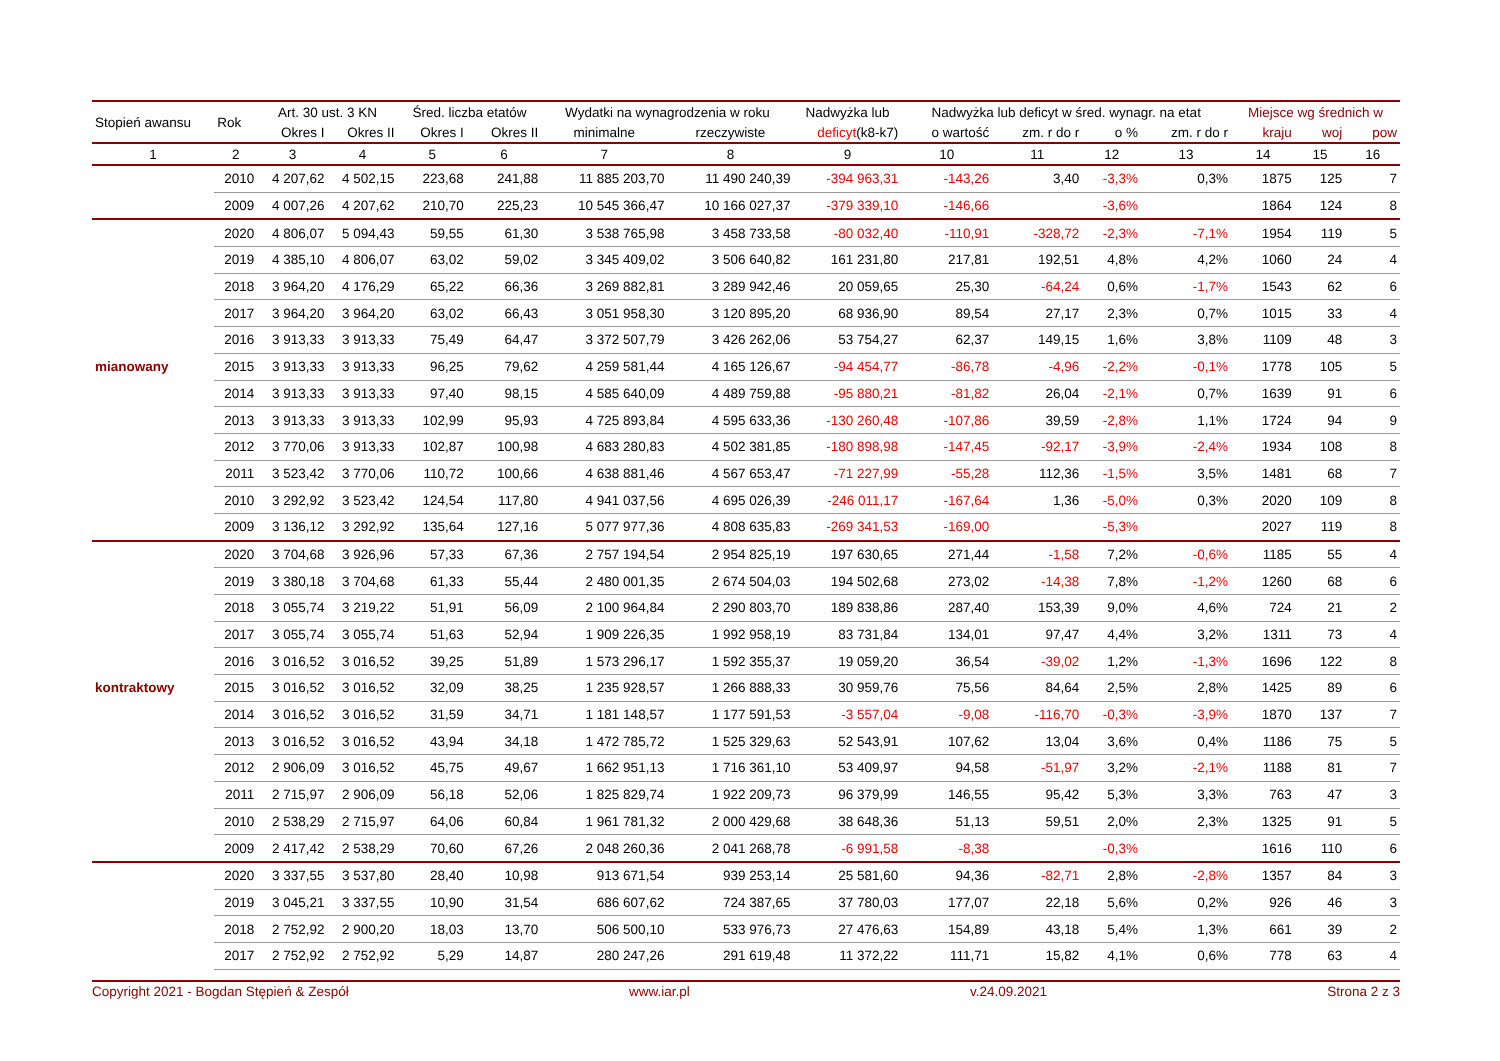| Stopień awansu | Rok | Art. 30 ust. 3 KN | | Śred. liczba etatów | | Wydatki na wynagrodzenia w roku | | Nadwyżka lub | Nadwyżka lub deficyt w śred. wynagr. na etat | | | | Miejsce wg średnich w | | |
| --- | --- | --- | --- | --- | --- | --- | --- | --- | --- | --- | --- | --- | --- | --- | --- |
| | | Okres I | Okres II | Okres I | Okres II | minimalne | rzeczywiste | deficyt (k8-k7) | o wartość | zm. r do r | o % | zm. r do r | kraju | woj | pow |
| 1 | 2 | 3 | 4 | 5 | 6 | 7 | 8 | 9 | 10 | 11 | 12 | 13 | 14 | 15 | 16 |
| | 2010 | 4 207,62 | 4 502,15 | 223,68 | 241,88 | 11 885 203,70 | 11 490 240,39 | -394 963,31 | -143,26 | 3,40 | -3,3% | 0,3% | 1875 | 125 | 7 |
| | 2009 | 4 007,26 | 4 207,62 | 210,70 | 225,23 | 10 545 366,47 | 10 166 027,37 | -379 339,10 | -146,66 | | -3,6% | | 1864 | 124 | 8 |
| | 2020 | 4 806,07 | 5 094,43 | 59,55 | 61,30 | 3 538 765,98 | 3 458 733,58 | -80 032,40 | -110,91 | -328,72 | -2,3% | -7,1% | 1954 | 119 | 5 |
| | 2019 | 4 385,10 | 4 806,07 | 63,02 | 59,02 | 3 345 409,02 | 3 506 640,82 | 161 231,80 | 217,81 | 192,51 | 4,8% | 4,2% | 1060 | 24 | 4 |
| | 2018 | 3 964,20 | 4 176,29 | 65,22 | 66,36 | 3 269 882,81 | 3 289 942,46 | 20 059,65 | 25,30 | -64,24 | 0,6% | -1,7% | 1543 | 62 | 6 |
| | 2017 | 3 964,20 | 3 964,20 | 63,02 | 66,43 | 3 051 958,30 | 3 120 895,20 | 68 936,90 | 89,54 | 27,17 | 2,3% | 0,7% | 1015 | 33 | 4 |
| | 2016 | 3 913,33 | 3 913,33 | 75,49 | 64,47 | 3 372 507,79 | 3 426 262,06 | 53 754,27 | 62,37 | 149,15 | 1,6% | 3,8% | 1109 | 48 | 3 |
| mianowany | 2015 | 3 913,33 | 3 913,33 | 96,25 | 79,62 | 4 259 581,44 | 4 165 126,67 | -94 454,77 | -86,78 | -4,96 | -2,2% | -0,1% | 1778 | 105 | 5 |
| | 2014 | 3 913,33 | 3 913,33 | 97,40 | 98,15 | 4 585 640,09 | 4 489 759,88 | -95 880,21 | -81,82 | 26,04 | -2,1% | 0,7% | 1639 | 91 | 6 |
| | 2013 | 3 913,33 | 3 913,33 | 102,99 | 95,93 | 4 725 893,84 | 4 595 633,36 | -130 260,48 | -107,86 | 39,59 | -2,8% | 1,1% | 1724 | 94 | 9 |
| | 2012 | 3 770,06 | 3 913,33 | 102,87 | 100,98 | 4 683 280,83 | 4 502 381,85 | -180 898,98 | -147,45 | -92,17 | -3,9% | -2,4% | 1934 | 108 | 8 |
| | 2011 | 3 523,42 | 3 770,06 | 110,72 | 100,66 | 4 638 881,46 | 4 567 653,47 | -71 227,99 | -55,28 | 112,36 | -1,5% | 3,5% | 1481 | 68 | 7 |
| | 2010 | 3 292,92 | 3 523,42 | 124,54 | 117,80 | 4 941 037,56 | 4 695 026,39 | -246 011,17 | -167,64 | 1,36 | -5,0% | 0,3% | 2020 | 109 | 8 |
| | 2009 | 3 136,12 | 3 292,92 | 135,64 | 127,16 | 5 077 977,36 | 4 808 635,83 | -269 341,53 | -169,00 | | -5,3% | | 2027 | 119 | 8 |
| | 2020 | 3 704,68 | 3 926,96 | 57,33 | 67,36 | 2 757 194,54 | 2 954 825,19 | 197 630,65 | 271,44 | -1,58 | 7,2% | -0,6% | 1185 | 55 | 4 |
| | 2019 | 3 380,18 | 3 704,68 | 61,33 | 55,44 | 2 480 001,35 | 2 674 504,03 | 194 502,68 | 273,02 | -14,38 | 7,8% | -1,2% | 1260 | 68 | 6 |
| | 2018 | 3 055,74 | 3 219,22 | 51,91 | 56,09 | 2 100 964,84 | 2 290 803,70 | 189 838,86 | 287,40 | 153,39 | 9,0% | 4,6% | 724 | 21 | 2 |
| | 2017 | 3 055,74 | 3 055,74 | 51,63 | 52,94 | 1 909 226,35 | 1 992 958,19 | 83 731,84 | 134,01 | 97,47 | 4,4% | 3,2% | 1311 | 73 | 4 |
| | 2016 | 3 016,52 | 3 016,52 | 39,25 | 51,89 | 1 573 296,17 | 1 592 355,37 | 19 059,20 | 36,54 | -39,02 | 1,2% | -1,3% | 1696 | 122 | 8 |
| kontraktowy | 2015 | 3 016,52 | 3 016,52 | 32,09 | 38,25 | 1 235 928,57 | 1 266 888,33 | 30 959,76 | 75,56 | 84,64 | 2,5% | 2,8% | 1425 | 89 | 6 |
| | 2014 | 3 016,52 | 3 016,52 | 31,59 | 34,71 | 1 181 148,57 | 1 177 591,53 | -3 557,04 | -9,08 | -116,70 | -0,3% | -3,9% | 1870 | 137 | 7 |
| | 2013 | 3 016,52 | 3 016,52 | 43,94 | 34,18 | 1 472 785,72 | 1 525 329,63 | 52 543,91 | 107,62 | 13,04 | 3,6% | 0,4% | 1186 | 75 | 5 |
| | 2012 | 2 906,09 | 3 016,52 | 45,75 | 49,67 | 1 662 951,13 | 1 716 361,10 | 53 409,97 | 94,58 | -51,97 | 3,2% | -2,1% | 1188 | 81 | 7 |
| | 2011 | 2 715,97 | 2 906,09 | 56,18 | 52,06 | 1 825 829,74 | 1 922 209,73 | 96 379,99 | 146,55 | 95,42 | 5,3% | 3,3% | 763 | 47 | 3 |
| | 2010 | 2 538,29 | 2 715,97 | 64,06 | 60,84 | 1 961 781,32 | 2 000 429,68 | 38 648,36 | 51,13 | 59,51 | 2,0% | 2,3% | 1325 | 91 | 5 |
| | 2009 | 2 417,42 | 2 538,29 | 70,60 | 67,26 | 2 048 260,36 | 2 041 268,78 | -6 991,58 | -8,38 | | -0,3% | | 1616 | 110 | 6 |
| | 2020 | 3 337,55 | 3 537,80 | 28,40 | 10,98 | 913 671,54 | 939 253,14 | 25 581,60 | 94,36 | -82,71 | 2,8% | -2,8% | 1357 | 84 | 3 |
| | 2019 | 3 045,21 | 3 337,55 | 10,90 | 31,54 | 686 607,62 | 724 387,65 | 37 780,03 | 177,07 | 22,18 | 5,6% | 0,2% | 926 | 46 | 3 |
| | 2018 | 2 752,92 | 2 900,20 | 18,03 | 13,70 | 506 500,10 | 533 976,73 | 27 476,63 | 154,89 | 43,18 | 5,4% | 1,3% | 661 | 39 | 2 |
| | 2017 | 2 752,92 | 2 752,92 | 5,29 | 14,87 | 280 247,26 | 291 619,48 | 11 372,22 | 111,71 | 15,82 | 4,1% | 0,6% | 778 | 63 | 4 |
Copyright 2021 - Bogdan Stępień & Zespół www.iar.pl v.24.09.2021 Strona 2 z 3